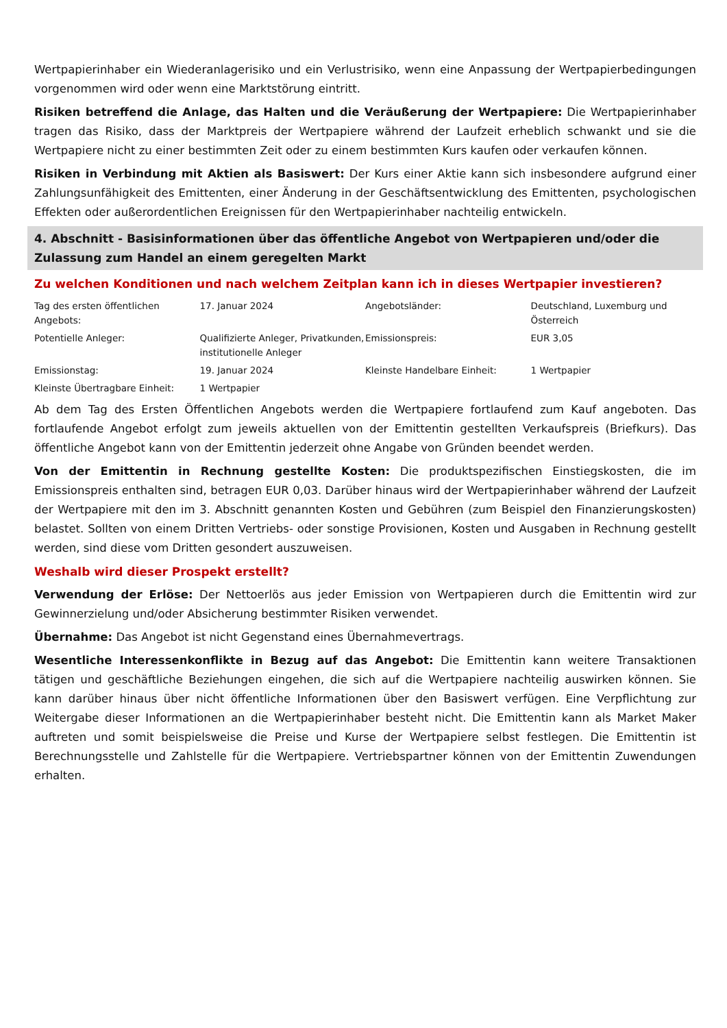Wertpapierinhaber ein Wiederanlagerisiko und ein Verlustrisiko, wenn eine Anpassung der Wertpapierbedingungen vorgenommen wird oder wenn eine Marktstörung eintritt.
Risiken betreffend die Anlage, das Halten und die Veräußerung der Wertpapiere: Die Wertpapierinhaber tragen das Risiko, dass der Marktpreis der Wertpapiere während der Laufzeit erheblich schwankt und sie die Wertpapiere nicht zu einer bestimmten Zeit oder zu einem bestimmten Kurs kaufen oder verkaufen können.
Risiken in Verbindung mit Aktien als Basiswert: Der Kurs einer Aktie kann sich insbesondere aufgrund einer Zahlungsunfähigkeit des Emittenten, einer Änderung in der Geschäftsentwicklung des Emittenten, psychologischen Effekten oder außerordentlichen Ereignissen für den Wertpapierinhaber nachteilig entwickeln.
4. Abschnitt - Basisinformationen über das öffentliche Angebot von Wertpapieren und/oder die Zulassung zum Handel an einem geregelten Markt
Zu welchen Konditionen und nach welchem Zeitplan kann ich in dieses Wertpapier investieren?
| Tag des ersten öffentlichen Angebots: | 17. Januar 2024 | Angebotsländer: | Deutschland, Luxemburg und Österreich |
| Potentielle Anleger: | Qualifizierte Anleger, Privatkunden, institutionelle Anleger | Emissionspreis: | EUR 3,05 |
| Emissionstag: | 19. Januar 2024 | Kleinste Handelbare Einheit: | 1 Wertpapier |
| Kleinste Übertragbare Einheit: | 1 Wertpapier | | |
Ab dem Tag des Ersten Öffentlichen Angebots werden die Wertpapiere fortlaufend zum Kauf angeboten. Das fortlaufende Angebot erfolgt zum jeweils aktuellen von der Emittentin gestellten Verkaufspreis (Briefkurs). Das öffentliche Angebot kann von der Emittentin jederzeit ohne Angabe von Gründen beendet werden.
Von der Emittentin in Rechnung gestellte Kosten: Die produktspezifischen Einstiegskosten, die im Emissionspreis enthalten sind, betragen EUR 0,03. Darüber hinaus wird der Wertpapierinhaber während der Laufzeit der Wertpapiere mit den im 3. Abschnitt genannten Kosten und Gebühren (zum Beispiel den Finanzierungskosten) belastet. Sollten von einem Dritten Vertriebs- oder sonstige Provisionen, Kosten und Ausgaben in Rechnung gestellt werden, sind diese vom Dritten gesondert auszuweisen.
Weshalb wird dieser Prospekt erstellt?
Verwendung der Erlöse: Der Nettoerlös aus jeder Emission von Wertpapieren durch die Emittentin wird zur Gewinnerzielung und/oder Absicherung bestimmter Risiken verwendet.
Übernahme: Das Angebot ist nicht Gegenstand eines Übernahmevertrags.
Wesentliche Interessenkonflikte in Bezug auf das Angebot: Die Emittentin kann weitere Transaktionen tätigen und geschäftliche Beziehungen eingehen, die sich auf die Wertpapiere nachteilig auswirken können. Sie kann darüber hinaus über nicht öffentliche Informationen über den Basiswert verfügen. Eine Verpflichtung zur Weitergabe dieser Informationen an die Wertpapierinhaber besteht nicht. Die Emittentin kann als Market Maker auftreten und somit beispielsweise die Preise und Kurse der Wertpapiere selbst festlegen. Die Emittentin ist Berechnungsstelle und Zahlstelle für die Wertpapiere. Vertriebspartner können von der Emittentin Zuwendungen erhalten.